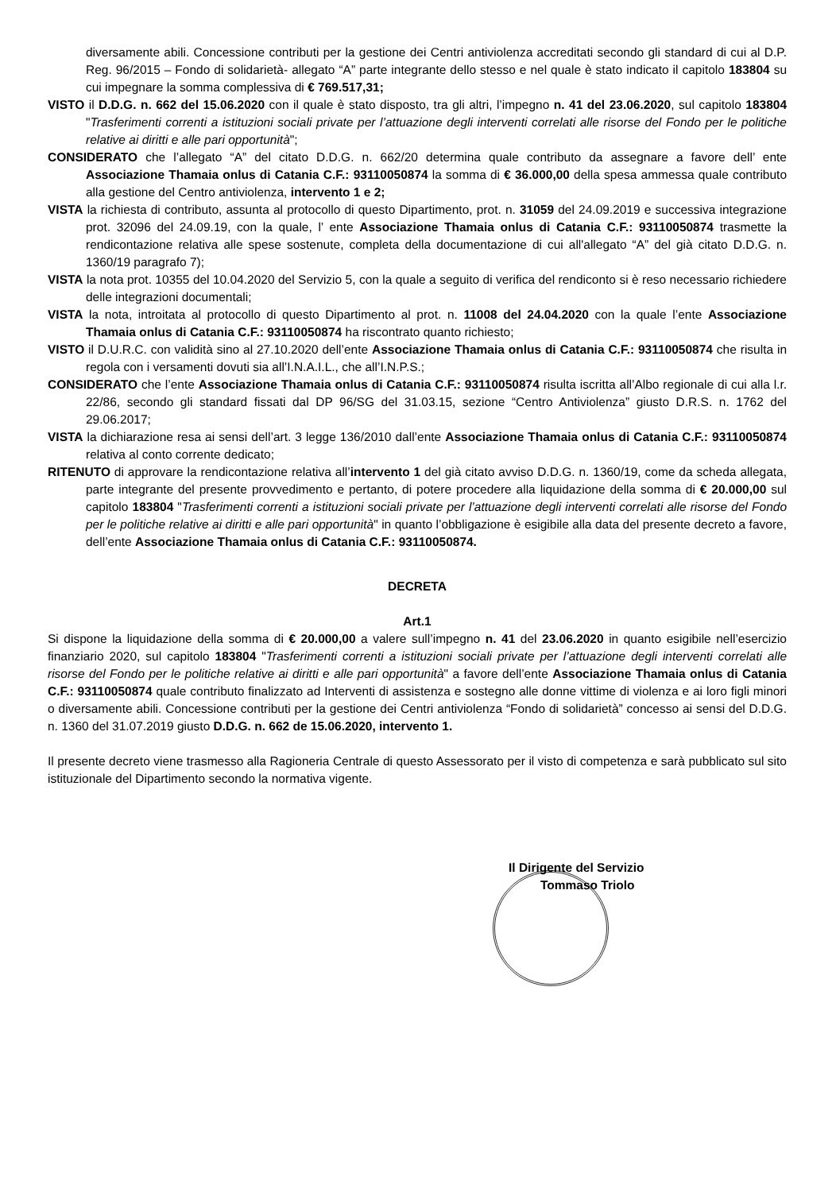diversamente abili. Concessione contributi per la gestione dei Centri antiviolenza accreditati secondo gli standard di cui al D.P. Reg. 96/2015 – Fondo di solidarietà- allegato “A” parte integrante dello stesso e nel quale è stato indicato il capitolo 183804 su cui impegnare la somma complessiva di € 769.517,31;
VISTO il D.D.G. n. 662 del 15.06.2020 con il quale è stato disposto, tra gli altri, l’impegno n. 41 del 23.06.2020, sul capitolo 183804 "Trasferimenti correnti a istituzioni sociali private per l’attuazione degli interventi correlati alle risorse del Fondo per le politiche relative ai diritti e alle pari opportunità";
CONSIDERATO che l’allegato “A” del citato D.D.G. n. 662/20 determina quale contributo da assegnare a favore dell’ ente Associazione Thamaia onlus di Catania C.F.: 93110050874 la somma di € 36.000,00 della spesa ammessa quale contributo alla gestione del Centro antiviolenza, intervento 1 e 2;
VISTA la richiesta di contributo, assunta al protocollo di questo Dipartimento, prot. n. 31059 del 24.09.2019 e successiva integrazione prot. 32096 del 24.09.19, con la quale, l’ ente Associazione Thamaia onlus di Catania C.F.: 93110050874 trasmette la rendicontazione relativa alle spese sostenute, completa della documentazione di cui all'allegato “A” del già citato D.D.G. n. 1360/19 paragrafo 7);
VISTA la nota prot. 10355 del 10.04.2020 del Servizio 5, con la quale a seguito di verifica del rendiconto si è reso necessario richiedere delle integrazioni documentali;
VISTA la nota, introitata al protocollo di questo Dipartimento al prot. n. 11008 del 24.04.2020 con la quale l’ente Associazione Thamaia onlus di Catania C.F.: 93110050874 ha riscontrato quanto richiesto;
VISTO il D.U.R.C. con validità sino al 27.10.2020 dell’ente Associazione Thamaia onlus di Catania C.F.: 93110050874 che risulta in regola con i versamenti dovuti sia all’I.N.A.I.L., che all’I.N.P.S.;
CONSIDERATO che l’ente Associazione Thamaia onlus di Catania C.F.: 93110050874 risulta iscritta all’Albo regionale di cui alla l.r. 22/86, secondo gli standard fissati dal DP 96/SG del 31.03.15, sezione “Centro Antiviolenza” giusto D.R.S. n. 1762 del 29.06.2017;
VISTA la dichiarazione resa ai sensi dell’art. 3 legge 136/2010 dall’ente Associazione Thamaia onlus di Catania C.F.: 93110050874 relativa al conto corrente dedicato;
RITENUTO di approvare la rendicontazione relativa all’intervento 1 del già citato avviso D.D.G. n. 1360/19, come da scheda allegata, parte integrante del presente provvedimento e pertanto, di potere procedere alla liquidazione della somma di € 20.000,00 sul capitolo 183804 "Trasferimenti correnti a istituzioni sociali private per l’attuazione degli interventi correlati alle risorse del Fondo per le politiche relative ai diritti e alle pari opportunità" in quanto l’obbligazione è esigibile alla data del presente decreto a favore, dell’ente Associazione Thamaia onlus di Catania C.F.: 93110050874.
DECRETA
Art.1
Si dispone la liquidazione della somma di € 20.000,00 a valere sull’impegno n. 41 del 23.06.2020 in quanto esigibile nell’esercizio finanziario 2020, sul capitolo 183804 "Trasferimenti correnti a istituzioni sociali private per l’attuazione degli interventi correlati alle risorse del Fondo per le politiche relative ai diritti e alle pari opportunità" a favore dell’ente Associazione Thamaia onlus di Catania C.F.: 93110050874 quale contributo finalizzato ad Interventi di assistenza e sostegno alle donne vittime di violenza e ai loro figli minori o diversamente abili. Concessione contributi per la gestione dei Centri antiviolenza “Fondo di solidarietà” concesso ai sensi del D.D.G. n. 1360 del 31.07.2019 giusto D.D.G. n. 662 de 15.06.2020, intervento 1.
Il presente decreto viene trasmesso alla Ragioneria Centrale di questo Assessorato per il visto di competenza e sarà pubblicato sul sito istituzionale del Dipartimento secondo la normativa vigente.
Il Dirigente del Servizio
Tommaso Triolo